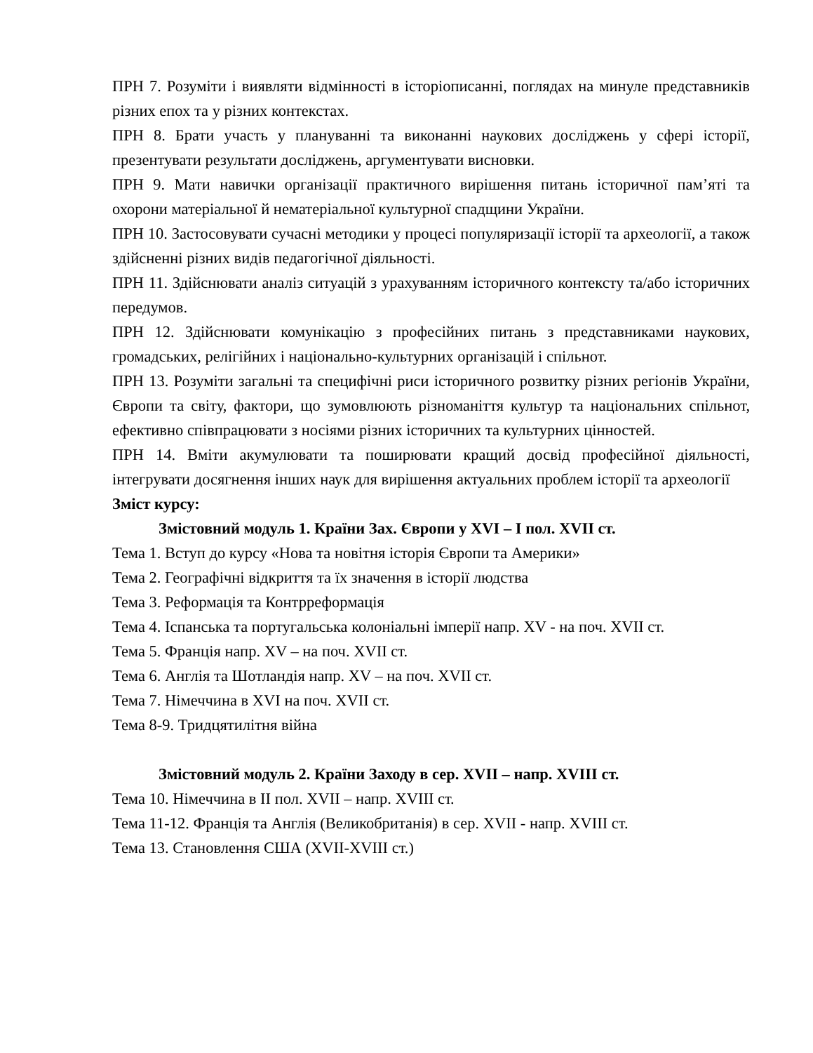ПРН 7. Розуміти і виявляти відмінності в історіописанні, поглядах на минуле представників різних епох та у різних контекстах.
ПРН 8. Брати участь у плануванні та виконанні наукових досліджень у сфері історії, презентувати результати досліджень, аргументувати висновки.
ПРН 9. Мати навички організації практичного вирішення питань історичної пам’яті та охорони матеріальної й нематеріальної культурної спадщини України.
ПРН 10. Застосовувати сучасні методики у процесі популяризації історії та археології, а також здійсненні різних видів педагогічної діяльності.
ПРН 11. Здійснювати аналіз ситуацій з урахуванням історичного контексту та/або історичних передумов.
ПРН 12. Здійснювати комунікацію з професійних питань з представниками наукових, громадських, релігійних і національно-культурних організацій і спільнот.
ПРН 13. Розуміти загальні та специфічні риси історичного розвитку різних регіонів України, Європи та світу, фактори, що зумовлюють різноманіття культур та національних спільнот, ефективно співпрацювати з носіями різних історичних та культурних цінностей.
ПРН 14. Вміти акумулювати та поширювати кращий досвід професійної діяльності, інтегрувати досягнення інших наук для вирішення актуальних проблем історії та археології
Зміст курсу:
Змістовний модуль 1. Країни Зах. Європи у XVI – І пол. XVII ст.
Тема 1. Вступ до курсу «Нова та новітня історія Європи та Америки»
Тема 2. Географічні відкриття та їх значення в історії людства
Тема 3. Реформація та Контрреформація
Тема 4. Іспанська та португальська колоніальні імперії напр. XV - на поч. XVII ст.
Тема 5. Франція напр. XV – на поч. XVII ст.
Тема 6. Англія та Шотландія напр. XV – на поч. XVII ст.
Тема 7. Німеччина в XVI на поч. XVII ст.
Тема 8-9. Тридцятилітня війна
Змістовний модуль 2. Країни Заходу в сер. XVII – напр. XVIII ст.
Тема 10. Німеччина в ІІ пол. XVII – напр. XVIII ст.
Тема 11-12. Франція та Англія (Великобританія) в сер. XVII - напр. XVIII ст.
Тема 13. Становлення США (XVII-XVIII ст.)